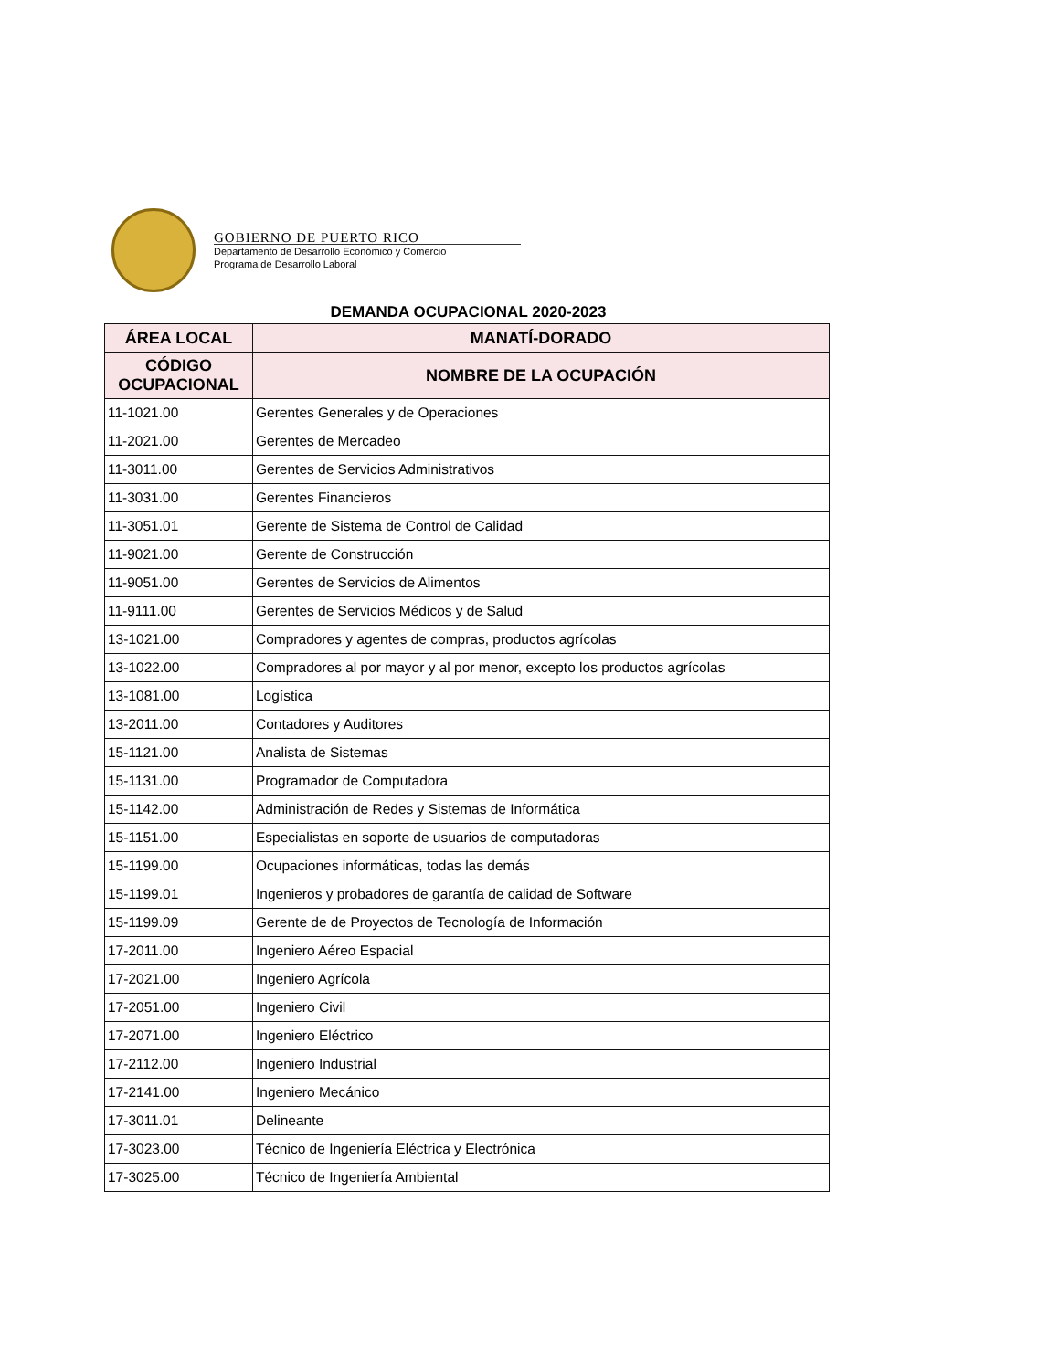GOBIERNO DE PUERTO RICO
Departamento de Desarrollo Económico y Comercio
Programa de Desarrollo Laboral
DEMANDA OCUPACIONAL 2020-2023
| ÁREA LOCAL | MANATÍ-DORADO |
| --- | --- |
| CÓDIGO OCUPACIONAL | NOMBRE DE LA OCUPACIÓN |
| 11-1021.00 | Gerentes Generales y de Operaciones |
| 11-2021.00 | Gerentes de Mercadeo |
| 11-3011.00 | Gerentes de Servicios Administrativos |
| 11-3031.00 | Gerentes Financieros |
| 11-3051.01 | Gerente de Sistema de Control de Calidad |
| 11-9021.00 | Gerente de Construcción |
| 11-9051.00 | Gerentes de Servicios de Alimentos |
| 11-9111.00 | Gerentes de Servicios Médicos y de Salud |
| 13-1021.00 | Compradores y agentes de compras, productos agrícolas |
| 13-1022.00 | Compradores al por mayor y al por menor, excepto los productos agrícolas |
| 13-1081.00 | Logística |
| 13-2011.00 | Contadores y Auditores |
| 15-1121.00 | Analista de Sistemas |
| 15-1131.00 | Programador de Computadora |
| 15-1142.00 | Administración de Redes y Sistemas de Informática |
| 15-1151.00 | Especialistas en soporte de usuarios de computadoras |
| 15-1199.00 | Ocupaciones informáticas, todas las demás |
| 15-1199.01 | Ingenieros y probadores de garantía de calidad de Software |
| 15-1199.09 | Gerente de de Proyectos de Tecnología de Información |
| 17-2011.00 | Ingeniero Aéreo Espacial |
| 17-2021.00 | Ingeniero Agrícola |
| 17-2051.00 | Ingeniero Civil |
| 17-2071.00 | Ingeniero Eléctrico |
| 17-2112.00 | Ingeniero Industrial |
| 17-2141.00 | Ingeniero Mecánico |
| 17-3011.01 | Delineante |
| 17-3023.00 | Técnico de Ingeniería Eléctrica y Electrónica |
| 17-3025.00 | Técnico de Ingeniería Ambiental |